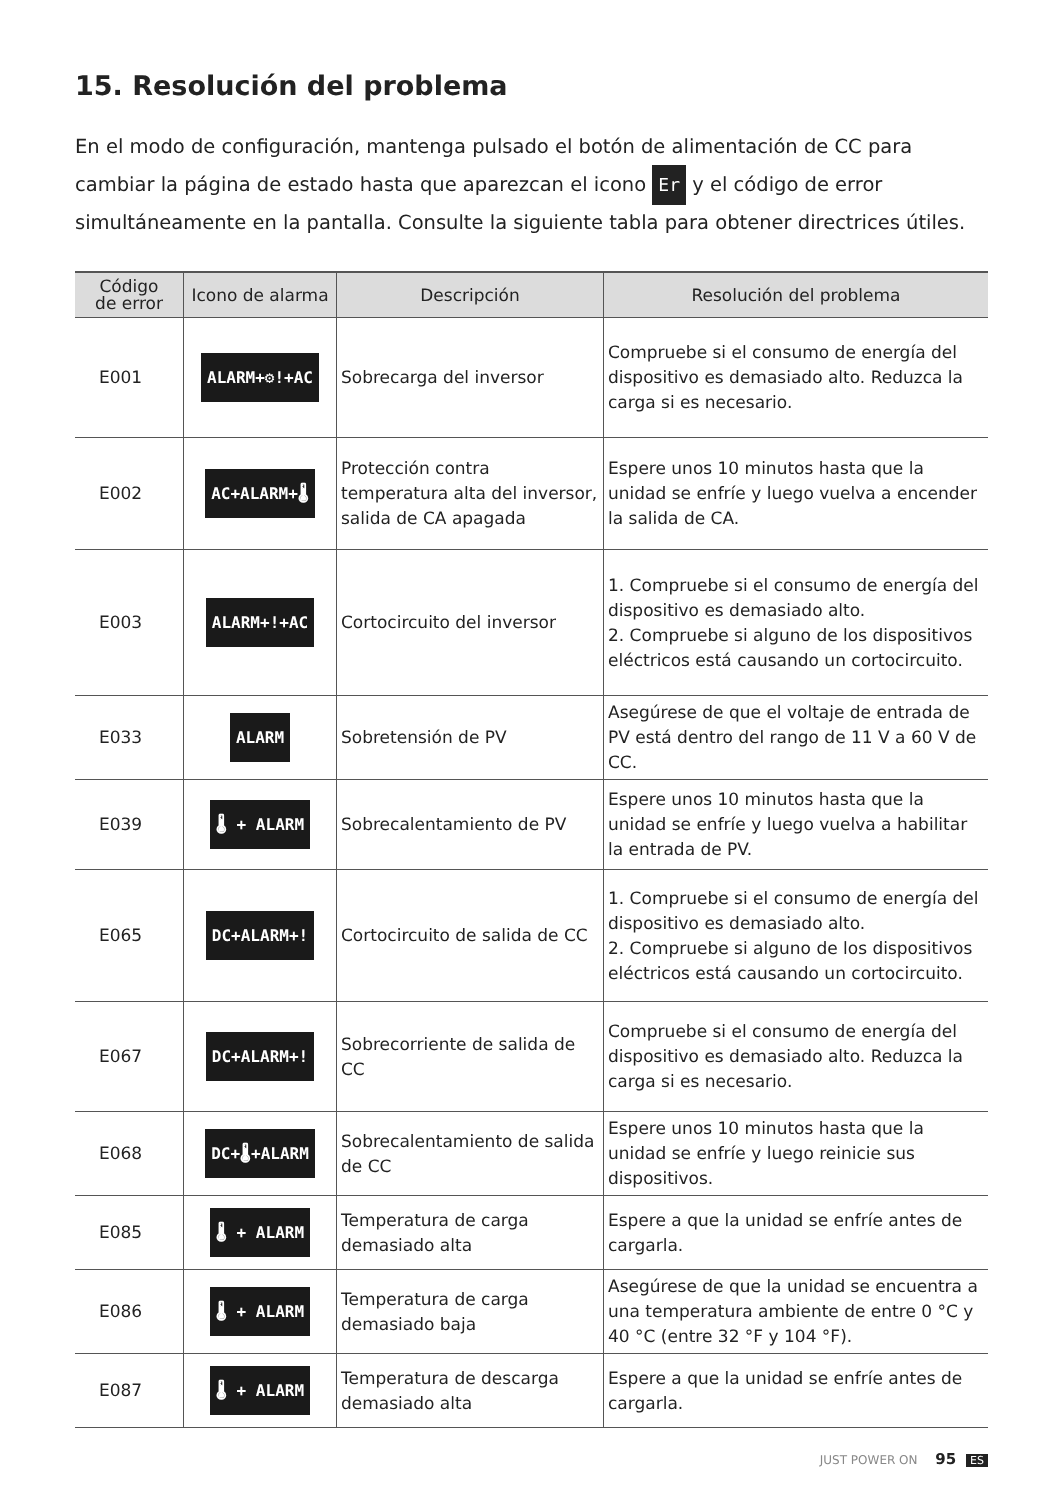15. Resolución del problema
En el modo de configuración, mantenga pulsado el botón de alimentación de CC para cambiar la página de estado hasta que aparezcan el icono Er y el código de error simultáneamente en la pantalla. Consulte la siguiente tabla para obtener directrices útiles.
| Código de error | Icono de alarma | Descripción | Resolución del problema |
| --- | --- | --- | --- |
| E001 | ALARM+⚙!+AC | Sobrecarga del inversor | Compruebe si el consumo de energía del dispositivo es demasiado alto. Reduzca la carga si es necesario. |
| E002 | AC+ALARM+🌡 | Protección contra temperatura alta del inversor, salida de CA apagada | Espere unos 10 minutos hasta que la unidad se enfríe y luego vuelva a encender la salida de CA. |
| E003 | ALARM+!+AC | Cortocircuito del inversor | 1. Compruebe si el consumo de energía del dispositivo es demasiado alto. 2. Compruebe si alguno de los dispositivos eléctricos está causando un cortocircuito. |
| E033 | ALARM | Sobretensión de PV | Asegúrese de que el voltaje de entrada de PV está dentro del rango de 11 V a 60 V de CC. |
| E039 | 🌡 + ALARM | Sobrecalentamiento de PV | Espere unos 10 minutos hasta que la unidad se enfríe y luego vuelva a habilitar la entrada de PV. |
| E065 | DC+ALARM+! | Cortocircuito de salida de CC | 1. Compruebe si el consumo de energía del dispositivo es demasiado alto. 2. Compruebe si alguno de los dispositivos eléctricos está causando un cortocircuito. |
| E067 | DC+ALARM+! | Sobrecorriente de salida de CC | Compruebe si el consumo de energía del dispositivo es demasiado alto. Reduzca la carga si es necesario. |
| E068 | DC+🌡+ALARM | Sobrecalentamiento de salida de CC | Espere unos 10 minutos hasta que la unidad se enfríe y luego reinicie sus dispositivos. |
| E085 | 🌡 + ALARM | Temperatura de carga demasiado alta | Espere a que la unidad se enfríe antes de cargarla. |
| E086 | 🌡 + ALARM | Temperatura de carga demasiado baja | Asegúrese de que la unidad se encuentra a una temperatura ambiente de entre 0 °C y 40 °C (entre 32 °F y 104 °F). |
| E087 | 🌡 + ALARM | Temperatura de descarga demasiado alta | Espere a que la unidad se enfríe antes de cargarla. |
JUST POWER ON 95 ES